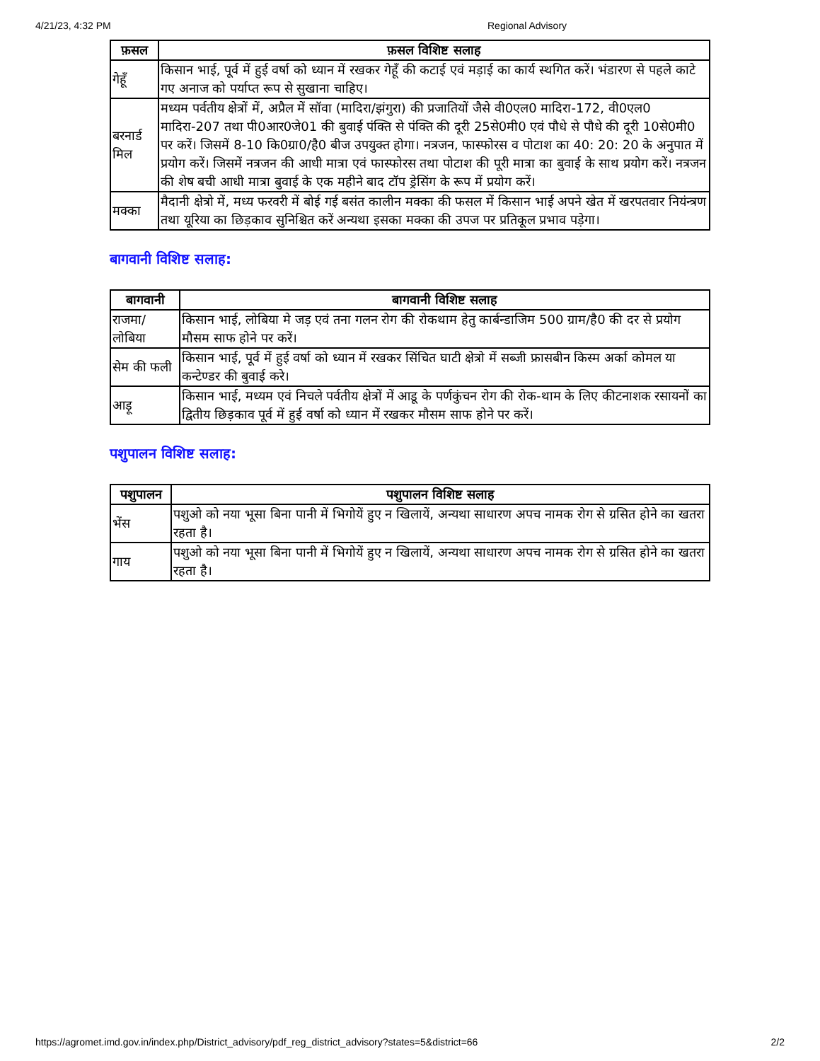4/21/23, 4:32 PM Regional Advisory
| फ़सल | फ़सल विशिष्ट सलाह |
| --- | --- |
| गेहूँ | किसान भाई, पूर्व में हुई वर्षा को ध्यान में रखकर गेहूँ की कटाई एवं मड़ाई का कार्य स्थगित करें। भंडारण से पहले काटे गए अनाज को पर्याप्त रूप से सुखाना चाहिए। |
| बरनार्ड मिल | मध्यम पर्वतीय क्षेत्रों में, अप्रैल में सॉवा (मादिरा/झंगुरा) की प्रजातियों जैसे वी0एल0 मादिरा-172, वी0एल0 मादिरा-207 तथा पी0आर0जे01 की बुवाई पंक्ति से पंक्ति की दूरी 25से0मी0 एवं पौधे से पौधे की दूरी 10से0मी0 पर करें। जिसमें 8-10 कि0ग्रा0/है0 बीज उपयुक्त होगा। नत्रजन, फास्फोरस व पोटाश का 40: 20: 20 के अनुपात में प्रयोग करें। जिसमें नत्रजन की आधी मात्रा एवं फास्फोरस तथा पोटाश की पूरी मात्रा का बुवाई के साथ प्रयोग करें। नत्रजन की शेष बची आधी मात्रा बुवाई के एक महीने बाद टॉप ड्रेसिंग के रूप में प्रयोग करें। |
| मक्का | मैदानी क्षेत्रो में, मध्य फरवरी में बोई गई बसंत कालीन मक्का की फसल में किसान भाई अपने खेत में खरपतवार नियंन्त्रण तथा यूरिया का छिड़काव सुनिश्चित करें अन्यथा इसका मक्का की उपज पर प्रतिकूल प्रभाव पड़ेगा। |
बागवानी विशिष्ट सलाह:
| बागवानी | बागवानी विशिष्ट सलाह |
| --- | --- |
| राजमा/ लोबिया | किसान भाई, लोबिया मे जड़ एवं तना गलन रोग की रोकथाम हेतु कार्बन्डाजिम 500 ग्राम/है0 की दर से प्रयोग मौसम साफ होने पर करें। |
| सेम की फली | किसान भाई, पूर्व में हुई वर्षा को ध्यान में रखकर सिंचित घाटी क्षेत्रो में सब्जी फ्रासबीन किस्म अर्का कोमल या कन्टेण्डर की बुवाई करे। |
| आड़ू | किसान भाई, मध्यम एवं निचले पर्वतीय क्षेत्रों में आडू के पर्णकुंचन रोग की रोक-थाम के लिए कीटनाशक रसायनों का द्वितीय छिड़काव पूर्व में हुई वर्षा को ध्यान में रखकर मौसम साफ होने पर करें। |
पशुपालन विशिष्ट सलाह:
| पशुपालन | पशुपालन विशिष्ट सलाह |
| --- | --- |
| भेंस | पशुओ को नया भूसा बिना पानी में भिगोयें हुए न खिलायें, अन्यथा साधारण अपच नामक रोग से ग्रसित होने का खतरा रहता है। |
| गाय | पशुओ को नया भूसा बिना पानी में भिगोयें हुए न खिलायें, अन्यथा साधारण अपच नामक रोग से ग्रसित होने का खतरा रहता है। |
https://agromet.imd.gov.in/index.php/District_advisory/pdf_reg_district_advisory?states=5&district=66 2/2